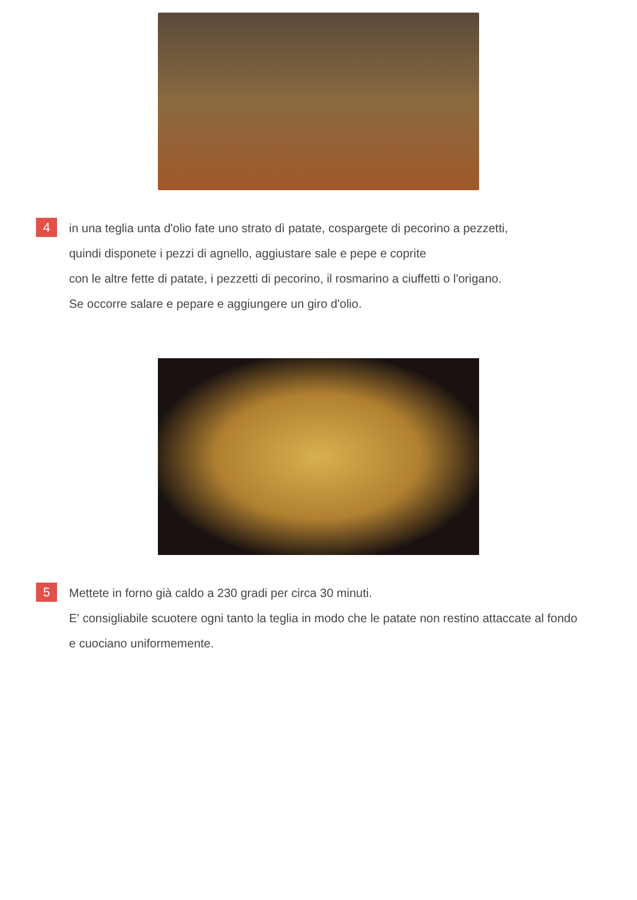4
in una teglia unta d'olio fate uno strato dì patate, cospargete di pecorino a pezzetti,
quindi disponete i pezzi di agnello, aggiustare sale e pepe e coprite
con le altre fette di patate, i pezzetti di pecorino, il rosmarino a ciuffetti o l'origano.
Se occorre salare e pepare e aggiungere un giro d'olio.
5
Mettete in forno già caldo a 230 gradi per circa 30 minuti.
E' consigliabile scuotere ogni tanto la teglia in modo che le patate non restino attaccate al fondo
e cuociano uniformemente.